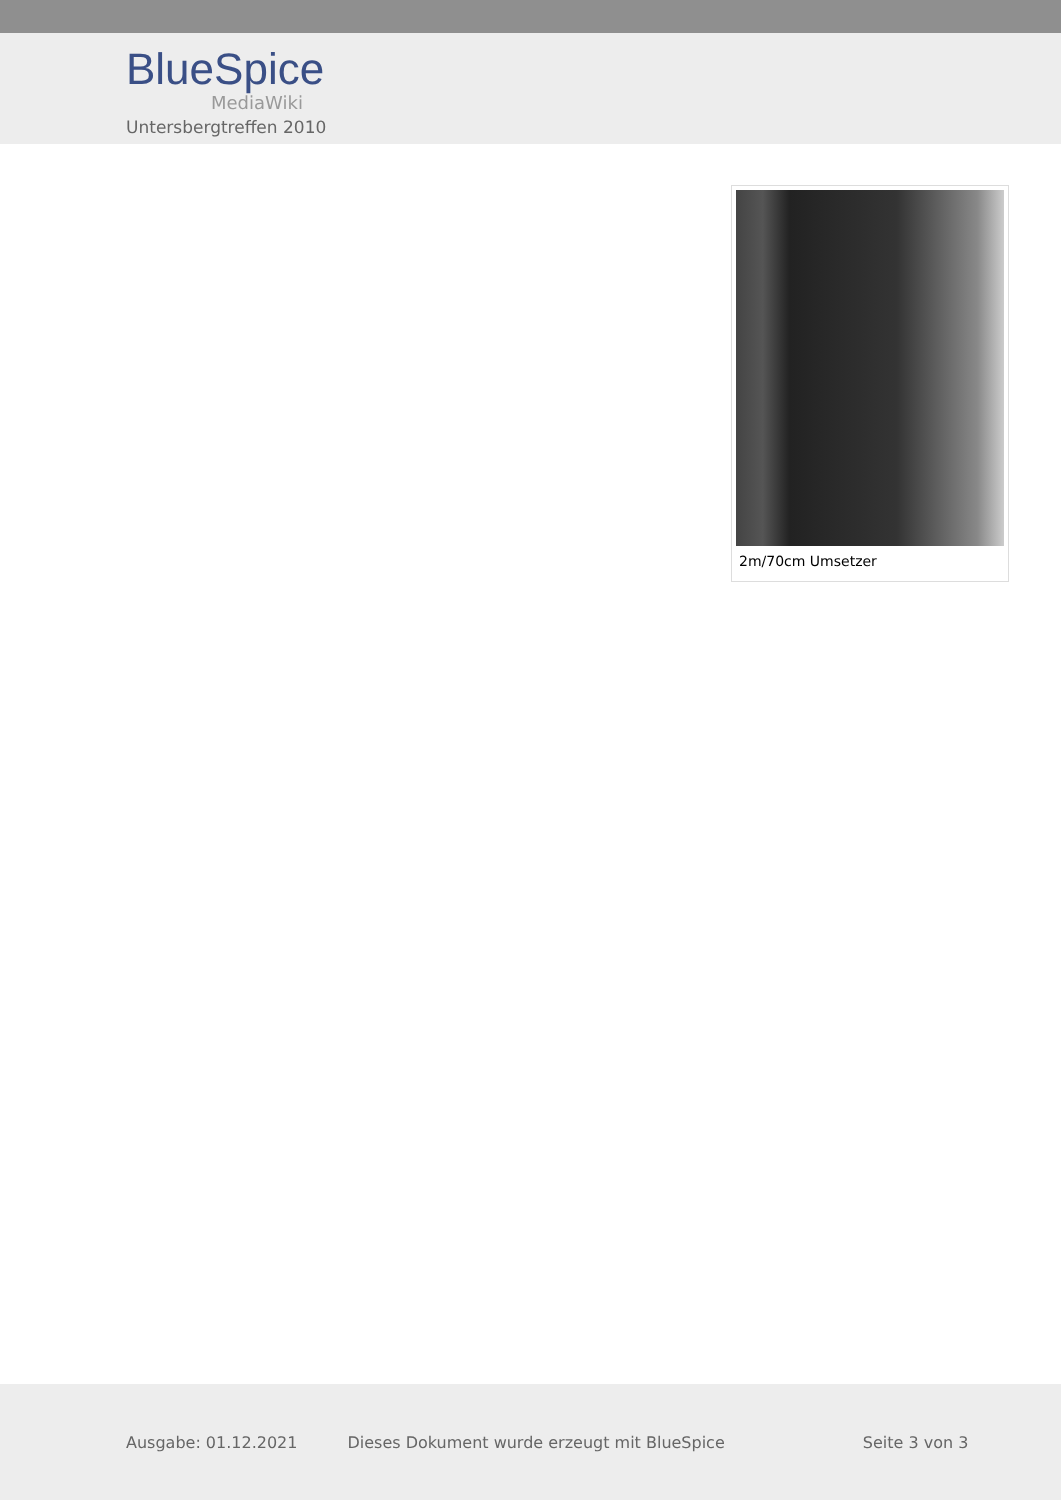BlueSpice
MediaWiki
Untersbergtreffen 2010
2m/70cm Umsetzer
Ausgabe: 01.12.2021 Dieses Dokument wurde erzeugt mit BlueSpice Seite 3 von 3